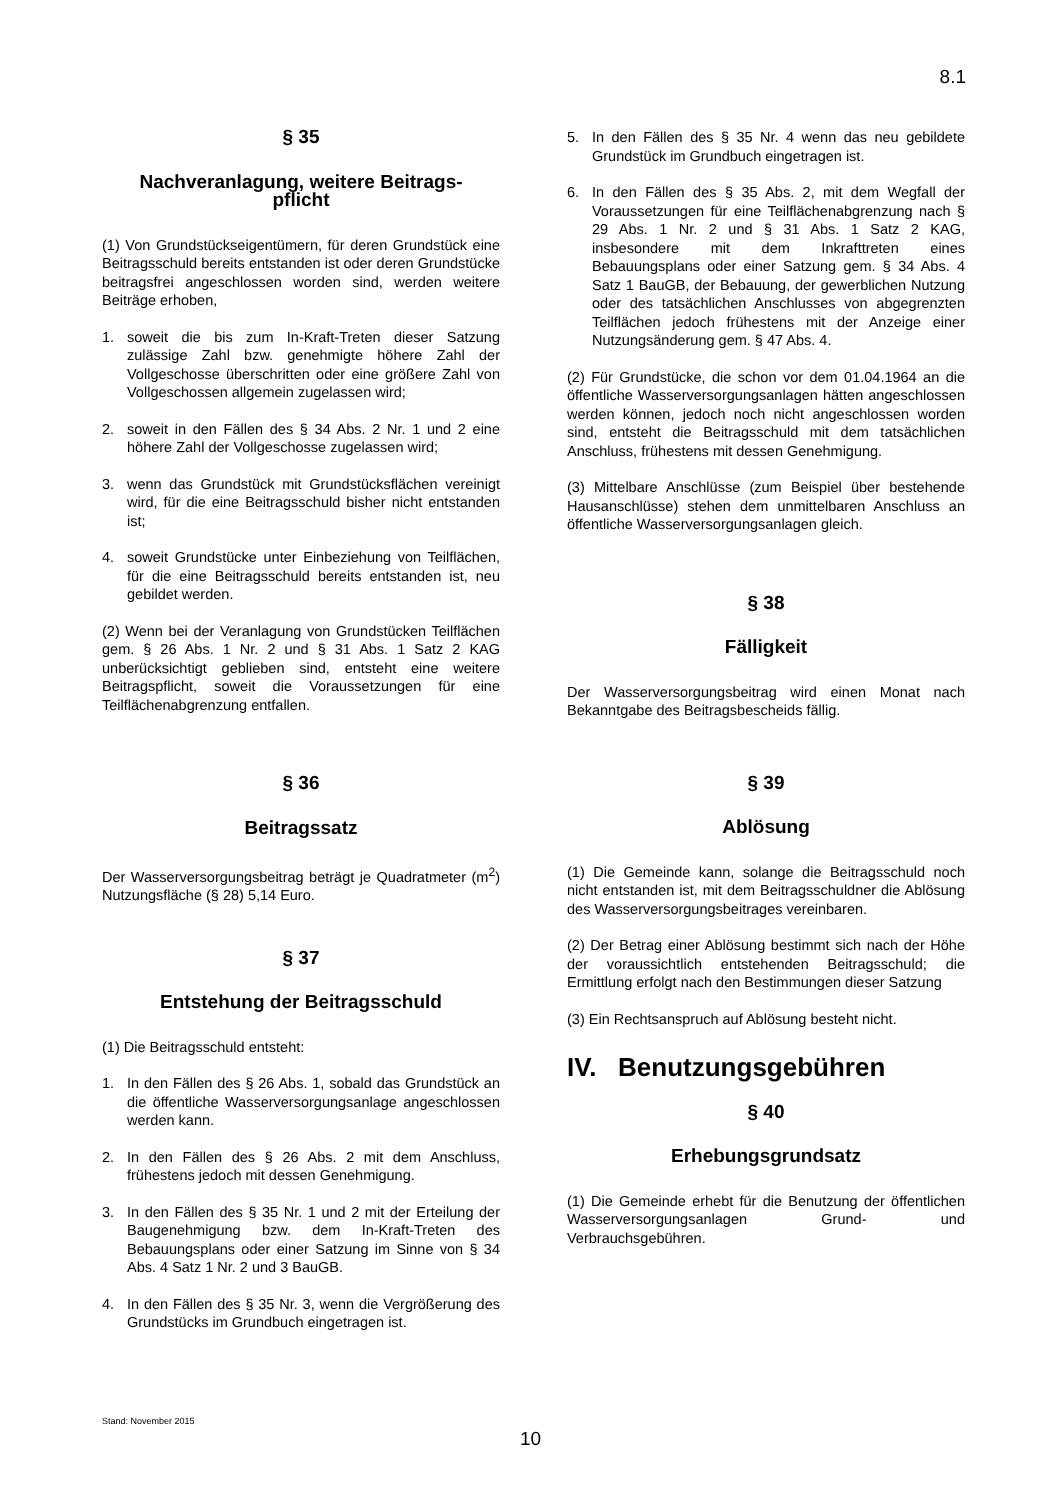8.1
§ 35
Nachveranlagung, weitere Beitrags-
pflicht
(1) Von Grundstückseigentümern, für deren Grundstück eine Beitragsschuld bereits entstanden ist oder deren Grundstücke beitragsfrei angeschlossen worden sind, werden weitere Beiträge erhoben,
1. soweit die bis zum In-Kraft-Treten dieser Satzung zulässige Zahl bzw. genehmigte höhere Zahl der Vollgeschosse überschritten oder eine größere Zahl von Vollgeschossen allgemein zugelassen wird;
2. soweit in den Fällen des § 34 Abs. 2 Nr. 1 und 2 eine höhere Zahl der Vollgeschosse zugelassen wird;
3. wenn das Grundstück mit Grundstücksflächen vereinigt wird, für die eine Beitragsschuld bisher nicht entstanden ist;
4. soweit Grundstücke unter Einbeziehung von Teilflächen, für die eine Beitragsschuld bereits entstanden ist, neu gebildet werden.
(2) Wenn bei der Veranlagung von Grundstücken Teilflächen gem. § 26 Abs. 1 Nr. 2 und § 31 Abs. 1 Satz 2 KAG unberücksichtigt geblieben sind, entsteht eine weitere Beitragspflicht, soweit die Voraussetzungen für eine Teilflächenabgrenzung entfallen.
§ 36
Beitragssatz
Der Wasserversorgungsbeitrag beträgt je Quadratmeter (m<sup>2</sup>) Nutzungsfläche (§ 28) 5,14 Euro.
§ 37
Entstehung der Beitragsschuld
(1) Die Beitragsschuld entsteht:
1. In den Fällen des § 26 Abs. 1, sobald das Grundstück an die öffentliche Wasserversorgungsanlage angeschlossen werden kann.
2. In den Fällen des § 26 Abs. 2 mit dem Anschluss, frühestens jedoch mit dessen Genehmigung.
3. In den Fällen des § 35 Nr. 1 und 2 mit der Erteilung der Baugenehmigung bzw. dem In-Kraft-Treten des Bebauungsplans oder einer Satzung im Sinne von § 34 Abs. 4 Satz 1 Nr. 2 und 3 BauGB.
4. In den Fällen des § 35 Nr. 3, wenn die Vergrößerung des Grundstücks im Grundbuch eingetragen ist.
5. In den Fällen des § 35 Nr. 4 wenn das neu gebildete Grundstück im Grundbuch eingetragen ist.
6. In den Fällen des § 35 Abs. 2, mit dem Wegfall der Voraussetzungen für eine Teilflächenabgrenzung nach § 29 Abs. 1 Nr. 2 und § 31 Abs. 1 Satz 2 KAG, insbesondere mit dem Inkrafttreten eines Bebauungsplans oder einer Satzung gem. § 34 Abs. 4 Satz 1 BauGB, der Bebauung, der gewerblichen Nutzung oder des tatsächlichen Anschlusses von abgegrenzten Teilflächen jedoch frühestens mit der Anzeige einer Nutzungsänderung gem. § 47 Abs. 4.
(2) Für Grundstücke, die schon vor dem 01.04.1964 an die öffentliche Wasserversorgungsanlagen hätten angeschlossen werden können, jedoch noch nicht angeschlossen worden sind, entsteht die Beitragsschuld mit dem tatsächlichen Anschluss, frühestens mit dessen Genehmigung.
(3) Mittelbare Anschlüsse (zum Beispiel über bestehende Hausanschlüsse) stehen dem unmittelbaren Anschluss an öffentliche Wasserversorgungsanlagen gleich.
§ 38
Fälligkeit
Der Wasserversorgungsbeitrag wird einen Monat nach Bekanntgabe des Beitragsbescheids fällig.
§ 39
Ablösung
(1) Die Gemeinde kann, solange die Beitragsschuld noch nicht entstanden ist, mit dem Beitragsschuldner die Ablösung des Wasserversorgungsbeitrages vereinbaren.
(2) Der Betrag einer Ablösung bestimmt sich nach der Höhe der voraussichtlich entstehenden Beitragsschuld; die Ermittlung erfolgt nach den Bestimmungen dieser Satzung
(3) Ein Rechtsanspruch auf Ablösung besteht nicht.
IV. Benutzungsgebühren
§ 40
Erhebungsgrundsatz
(1) Die Gemeinde erhebt für die Benutzung der öffentlichen Wasserversorgungsanlagen Grund- und Verbrauchsgebühren.
Stand: November 2015
10